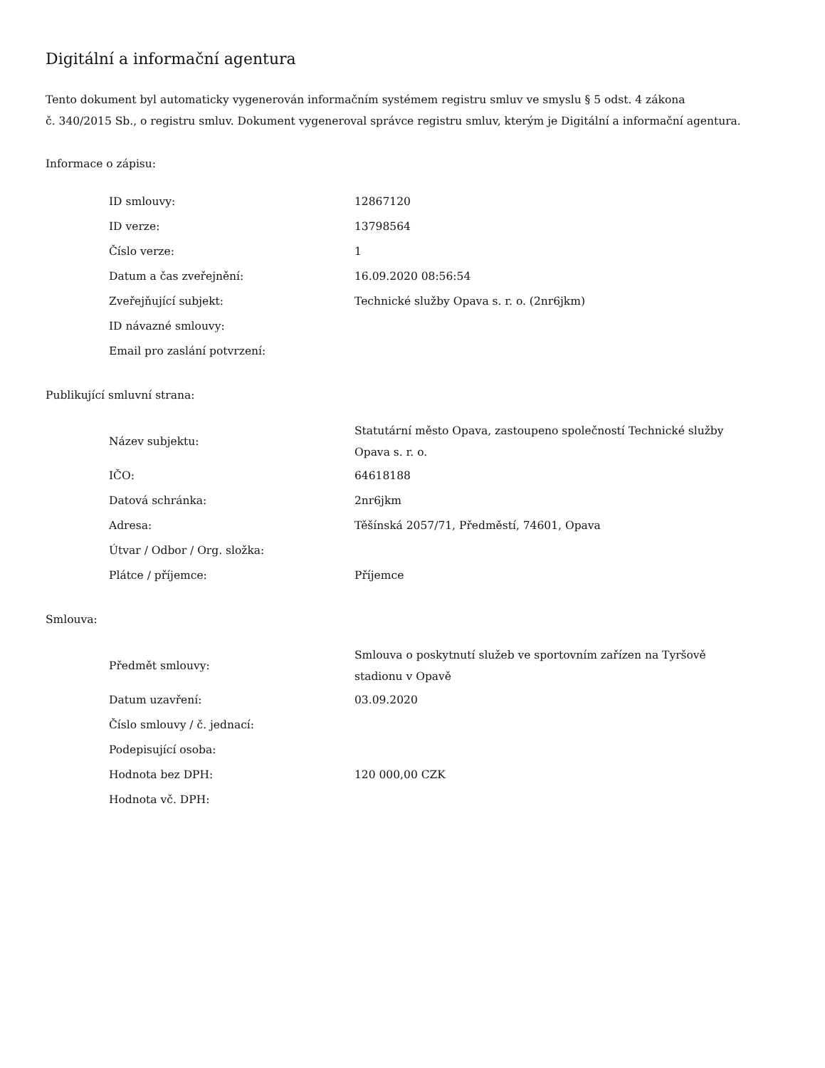Digitální a informační agentura
Tento dokument byl automaticky vygenerován informačním systémem registru smluv ve smyslu § 5 odst. 4 zákona
č. 340/2015 Sb., o registru smluv. Dokument vygeneroval správce registru smluv, kterým je Digitální a informační agentura.
Informace o zápisu:
| ID smlouvy: | 12867120 |
| ID verze: | 13798564 |
| Číslo verze: | 1 |
| Datum a čas zveřejnění: | 16.09.2020 08:56:54 |
| Zveřejňující subjekt: | Technické služby Opava s. r. o. (2nr6jkm) |
| ID návazné smlouvy: | |
| Email pro zaslání potvrzení: | |
Publikující smluvní strana:
| Název subjektu: | Statutární město Opava, zastoupeno společností Technické služby Opava s. r. o. |
| IČO: | 64618188 |
| Datová schránka: | 2nr6jkm |
| Adresa: | Těšínská 2057/71, Předměstí, 74601, Opava |
| Útvar / Odbor / Org. složka: | |
| Plátce / příjemce: | Příjemce |
Smlouva:
| Předmět smlouvy: | Smlouva o poskytnutí služeb ve sportovním zařízen na Tyršově stadionu v Opavě |
| Datum uzavření: | 03.09.2020 |
| Číslo smlouvy / č. jednací: | |
| Podepisující osoba: | |
| Hodnota bez DPH: | 120 000,00 CZK |
| Hodnota vč. DPH: | |